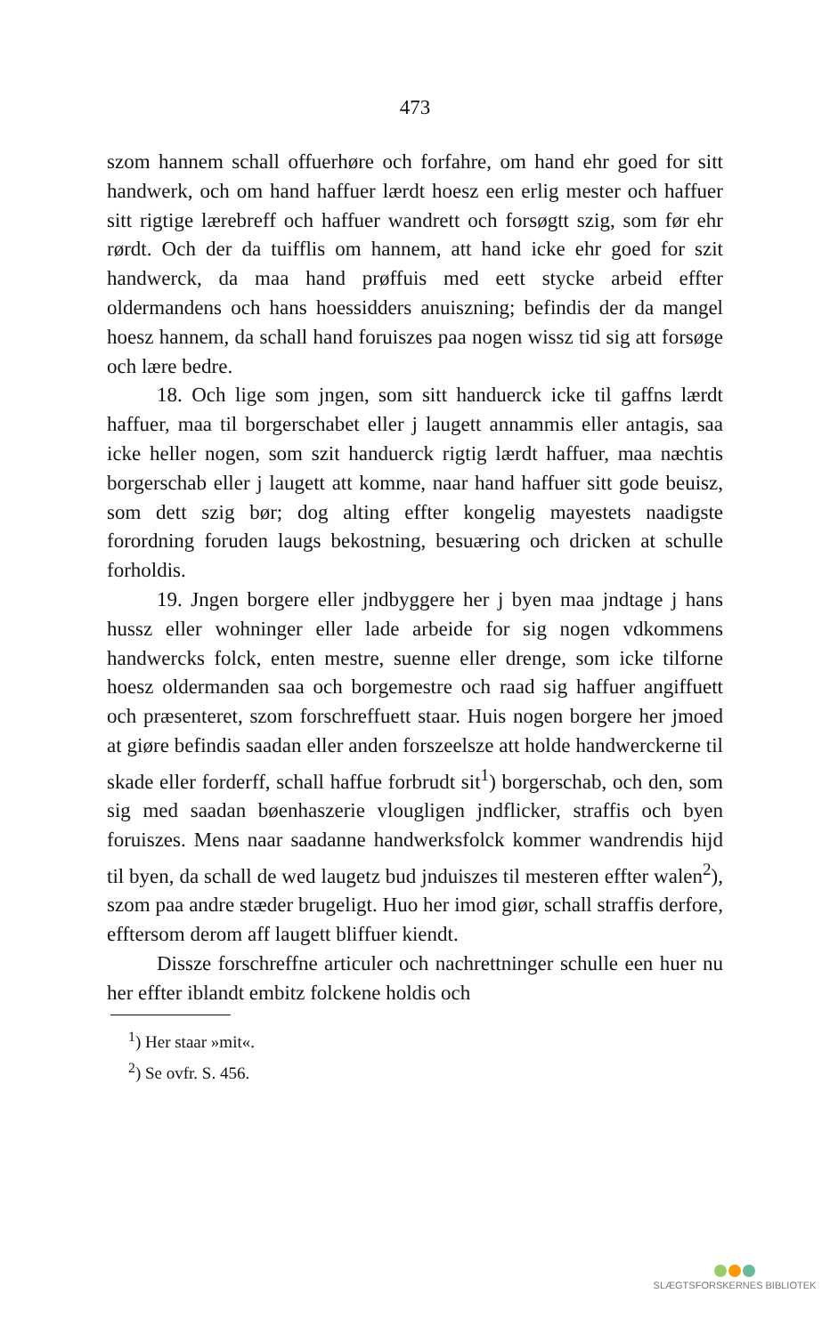473
szom hannem schall offuerhøre och forfahre, om hand ehr goed for sitt handwerk, och om hand haffuer lærdt hoesz een erlig mester och haffuer sitt rigtige lærebreff och haffuer wandrett och forsøgtt szig, som før ehr rørdt. Och der da tuifflis om hannem, att hand icke ehr goed for szit handwerck, da maa hand prøffuis med eett stycke arbeid effter oldermandens och hans hoessidders anuiszning; befindis der da mangel hoesz hannem, da schall hand foruiszes paa nogen wissz tid sig att forsøge och lære bedre.
18. Och lige som jngen, som sitt handuerck icke til gaffns lærdt haffuer, maa til borgerschabet eller j laugett annammis eller antagis, saa icke heller nogen, som szit handuerck rigtig lærdt haffuer, maa næchtis borgerschab eller j laugett att komme, naar hand haffuer sitt gode beuisz, som dett szig bør; dog alting effter kongelig mayestets naadigste forordning foruden laugs bekostning, besuæring och dricken at schulle forholdis.
19. Jngen borgere eller jndbyggere her j byen maa jndtage j hans hussz eller wohninger eller lade arbeide for sig nogen vdkommens handwercks folck, enten mestre, suenne eller drenge, som icke tilforne hoesz oldermanden saa och borgemestre och raad sig haffuer angiffuett och præsenteret, szom forschreffuett staar. Huis nogen borgere her jmoed at giøre befindis saadan eller anden forszeelsze att holde handwerckerne til skade eller forderff, schall haffue forbrudt sit<sup>1</sup>) borgerschab, och den, som sig med saadan bøenhaszerie vlougligen jndflicker, straffis och byen foruiszes. Mens naar saadanne handwerksfolck kommer wandrendis hijd til byen, da schall de wed laugetz bud jnduiszes til mesteren effter walen<sup>2</sup>), szom paa andre stæder brugeligt. Huo her imod giør, schall straffis derfore, efftersom derom aff laugett bliffuer kiendt.
Dissze forschreffne articuler och nachrettninger schulle een huer nu her effter iblandt embitz folckene holdis och
<sup>1</sup>) Her staar »mit«.
<sup>2</sup>) Se ovfr. S. 456.
SLÆGTSFORSKERNES BIBLIOTEK